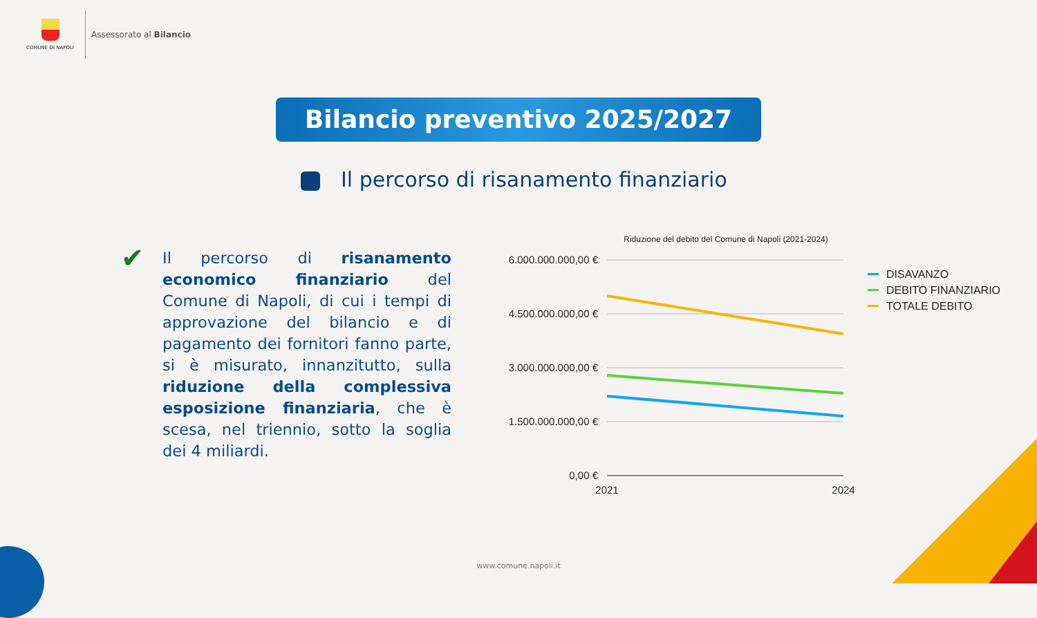COMUNE DI NAPOLI
Assessorato al Bilancio
Bilancio preventivo 2025/2027
Il percorso di risanamento finanziario
✔
Il percorso di risanamento economico finanziario del Comune di Napoli, di cui i tempi di approvazione del bilancio e di pagamento dei fornitori fanno parte, si è misurato, innanzitutto, sulla riduzione della complessiva esposizione finanziaria, che è scesa, nel triennio, sotto la soglia dei 4 miliardi.
Riduzione del debito del Comune di Napoli (2021-2024)
6.000.000.000,00 €
4.500.000.000,00 €
3.000.000.000,00 €
1.500.000.000,00 €
0,00 €
2021
2024
DISAVANZO
DEBITO FINANZIARIO
TOTALE DEBITO
www.comune.napoli.it